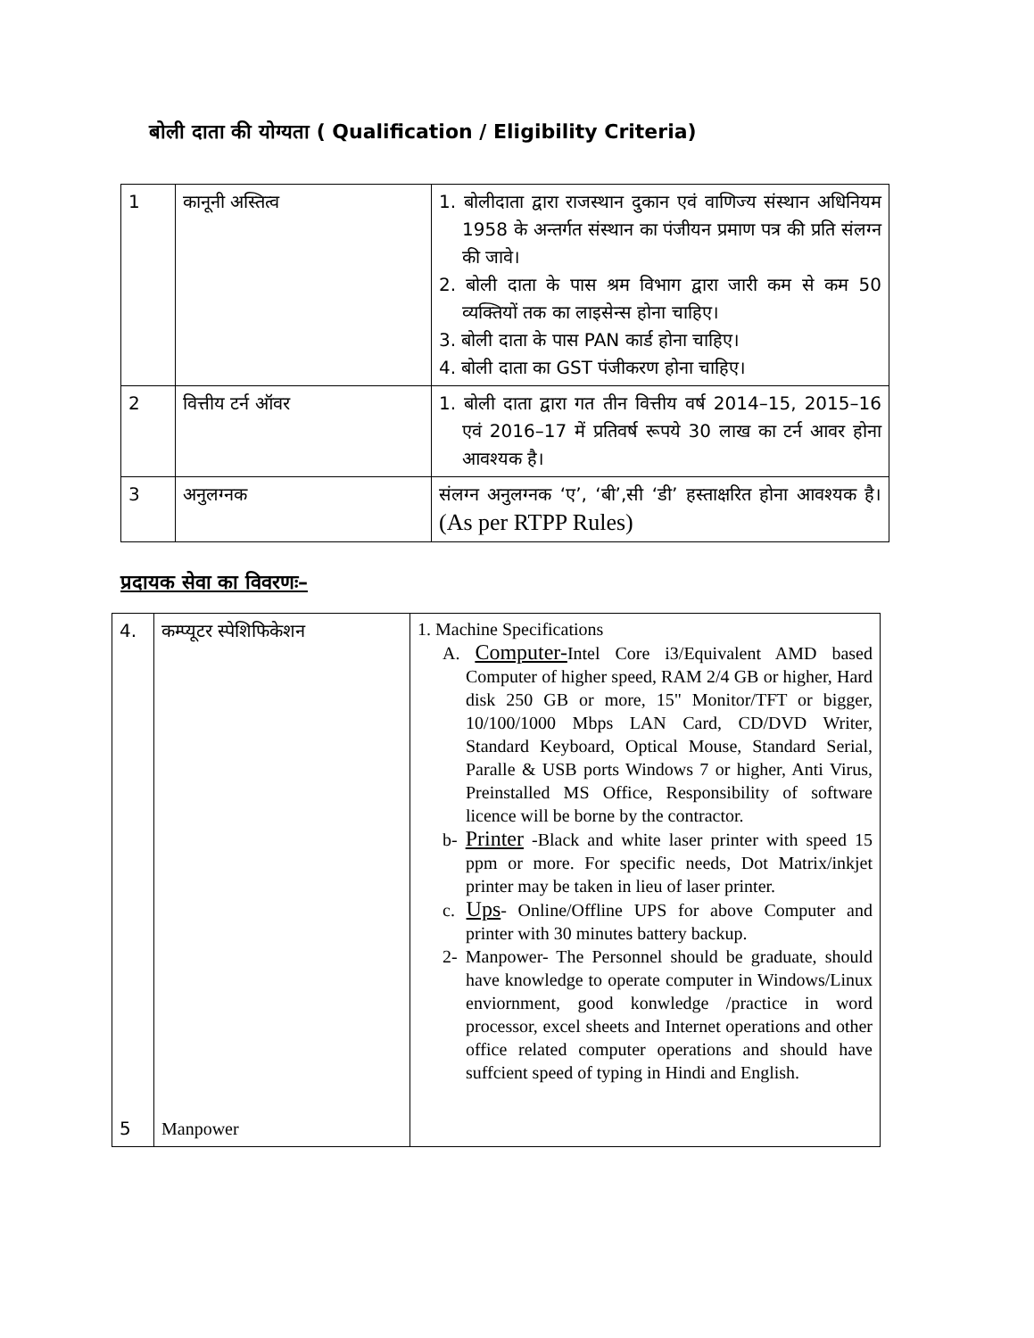बोली दाता की योग्यता ( Qualification / Eligibility Criteria)
| 1 | कानूनी अस्तित्व | 1. बोलीदाता द्वारा राजस्थान दुकान एवं वाणिज्य संस्थान अधिनियम 1958 के अन्तर्गत संस्थान का पंजीयन प्रमाण पत्र की प्रति संलग्न की जावे। 2. बोली दाता के पास श्रम विभाग द्वारा जारी कम से कम 50 व्यक्तियों तक का लाइसेन्स होना चाहिए। 3. बोली दाता के पास PAN कार्ड होना चाहिए। 4. बोली दाता का GST पंजीकरण होना चाहिए। |
| 2 | वित्तीय टर्न ऑवर | 1. बोली दाता द्वारा गत तीन वित्तीय वर्ष 2014–15, 2015–16 एवं 2016–17 में प्रतिवर्ष रूपये 30 लाख का टर्न आवर होना आवश्यक है। |
| 3 | अनुलग्नक | संलग्न अनुलग्नक ‘ए’, ‘बी’,सी ‘डी’ हस्ताक्षरित होना आवश्यक है। (As per RTPP Rules) |
प्रदायक सेवा का विवरणः–
| 4. 5 | कम्प्यूटर स्पेशिफिकेशन Manpower | 1. Machine Specifications A. Computer- Intel Core i3/Equivalent AMD based Computer of higher speed, RAM 2/4 GB or higher, Hard disk 250 GB or more, 15" Monitor/TFT or bigger, 10/100/1000 Mbps LAN Card, CD/DVD Writer, Standard Keyboard, Optical Mouse, Standard Serial, Paralle & USB ports Windows 7 or higher, Anti Virus, Preinstalled MS Office, Responsibility of software licence will be borne by the contractor. b- Printer -Black and white laser printer with speed 15 ppm or more. For specific needs, Dot Matrix/inkjet printer may be taken in lieu of laser printer. c. Ups - Online/Offline UPS for above Computer and printer with 30 minutes battery backup. 2- Manpower- The Personnel should be graduate, should have knowledge to operate computer in Windows/Linux enviornment, good konwledge /practice in word processor, excel sheets and Internet operations and other office related computer operations and should have suffcient speed of typing in Hindi and English. |